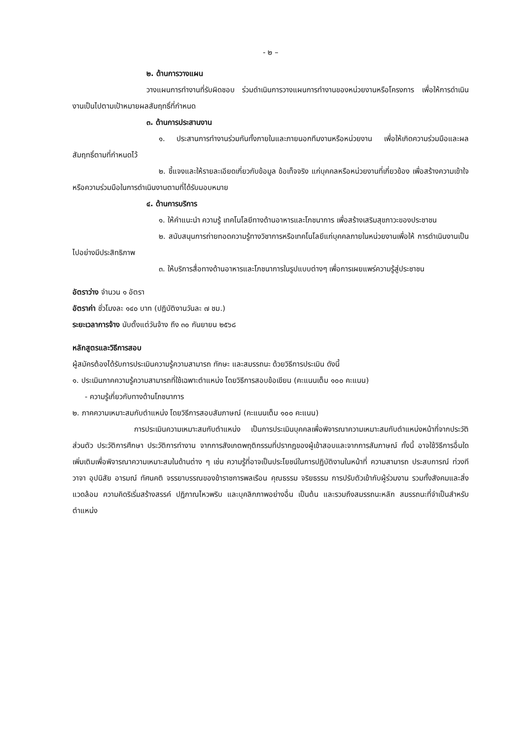- ๒ –
๒. ด้านการวางแผน
วางแผนการทำงานที่รับผิดชอบ ร่วมดำเนินการวางแผนการทำงานของหน่วยงานหรือโครงการ เพื่อให้การดำเนินงานเป็นไปตามเป้าหมายผลสัมฤทธิ์ที่กำหนด
๓. ด้านการประสานงาน
๑. ประสานการทำงานร่วมกันทั้งภายในและภายนอกทีมงานหรือหน่วยงาน เพื่อให้เกิดความร่วมมือและผลสัมฤทธิ์ตามที่กำหนดไว้
๒. ชี้แจงและให้รายละเอียดเกี่ยวกับข้อมูล ข้อเท็จจริง แก่บุคคลหรือหน่วยงานที่เกี่ยวข้อง เพื่อสร้างความเข้าใจหรือความร่วมมือในการดำเนินงานตามที่ได้รับมอบหมาย
๔. ด้านการบริการ
๑. ให้คำแนะนำ ความรู้ เทคโนโลยีทางด้านอาหารและโภชนาการ เพื่อสร้างเสริมสุขภาวะของประชาชน
๒. สนับสนุนการถ่ายทอดความรู้ทางวิชาการหรือเทคโนโลยีแก่บุคคลภายในหน่วยงานเพื่อให้ การดำเนินงานเป็นไปอย่างมีประสิทธิภาพ
๓. ให้บริการสื่อทางด้านอาหารและโภชนาการในรูปแบบต่างๆ เพื่อการเผยแพร่ความรู้สู่ประชาชน
อัตราว่าง จำนวน ๑ อัตรา
อัตราค่า ชั่วโมงละ ๑๔๐ บาท (ปฏิบัติงานวันละ ๗ ชม.)
ระยะเวลาการจ้าง นับตั้งแต่วันจ้าง ถึง ๓๐ กันยายน ๒๕๖๘
หลักสูตรและวิธีการสอบ
ผู้สมัครต้องได้รับการประเมินความรู้ความสามารถ ทักษะ และสมรรถนะ ด้วยวิธีการประเมิน ดังนี้
๑. ประเมินภาคความรู้ความสามารถที่ใช้เฉพาะตำแหน่ง โดยวิธีการสอบข้อเขียน (คะแนนเต็ม ๑๐๐ คะแนน)
- ความรู้เกี่ยวกับทางด้านโภชนาการ
๒. ภาคความเหมาะสมกับตำแหน่ง โดยวิธีการสอบสัมภาษณ์ (คะแนนเต็ม ๑๐๐ คะแนน)
การประเมินความเหมาะสมกับตำแหน่ง เป็นการประเมินบุคคลเพื่อพิจารณาความเหมาะสมกับตำแหน่งหน้าที่จากประวัติส่วนตัว ประวัติการศึกษา ประวัติการทำงาน จากการสังเกตพฤติกรรมที่ปรากฏของผู้เข้าสอบและจากการสัมภาษณ์ ทั้งนี้ อาจใช้วิธีการอื่นใดเพิ่มเติมเพื่อพิจารณาความเหมาะสมในด้านต่าง ๆ เช่น ความรู้ที่อาจเป็นประโยชน์ในการปฏิบัติงานในหน้าที่ ความสามารถ ประสบการณ์ ท่วงที วาจา อุปนิสัย อารมณ์ ทัศนคติ จรรยาบรรณของข้าราชการพลเรือน คุณธรรม จริยธรรม การปรับตัวเข้ากับผู้ร่วมงาน รวมทั้งสังคมและสิ่งแวดล้อม ความคิดริเริ่มสร้างสรรค์ ปฏิภาณไหวพริบ และบุคลิกภาพอย่างอื่น เป็นต้น และรวมถึงสมรรถนะหลัก สมรรถนะที่จำเป็นสำหรับตำแหน่ง